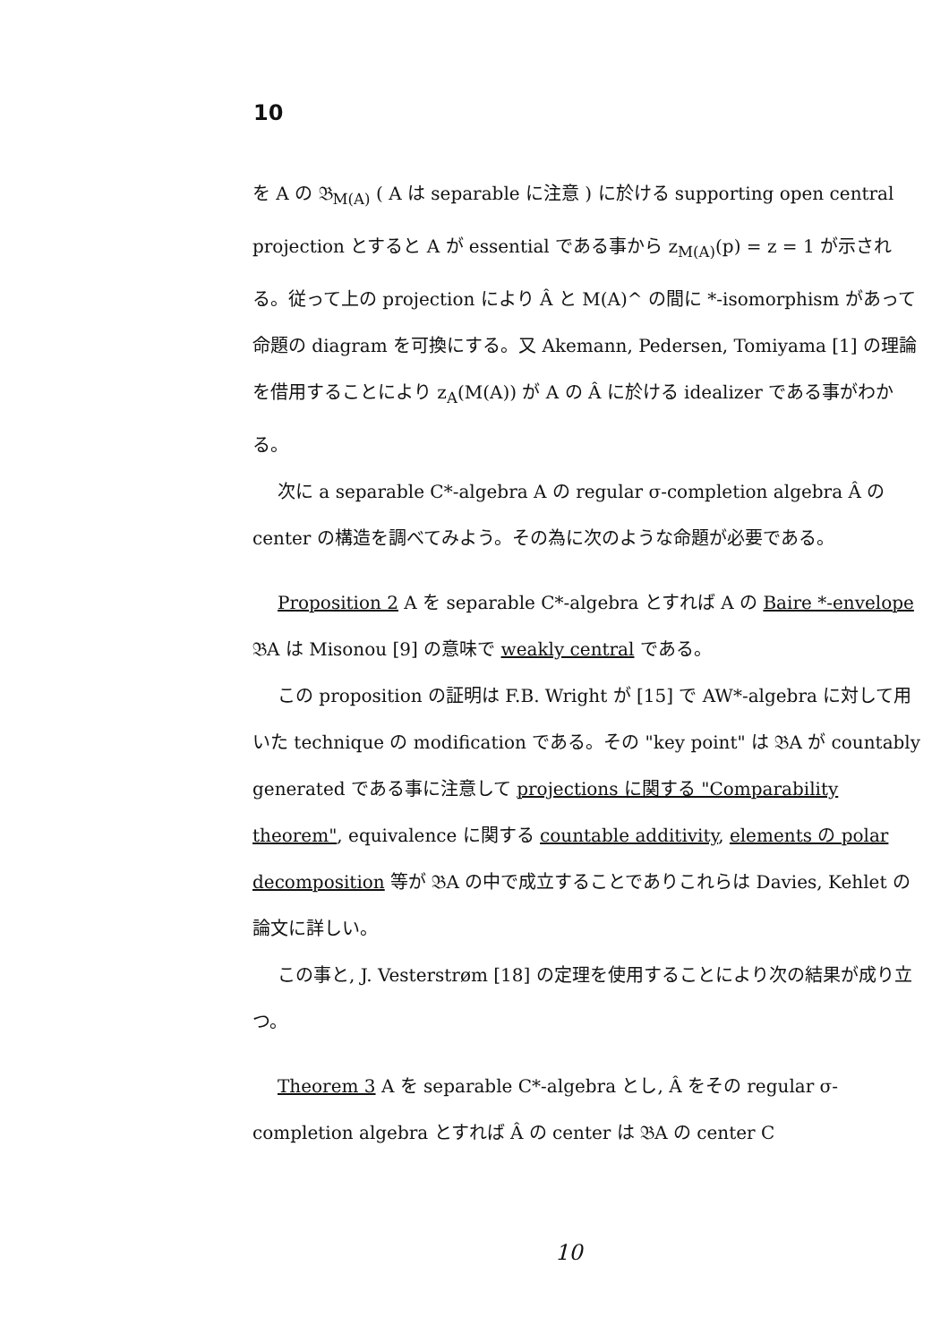10
を A の 𝔅<sub>M(A)</sub> ( A は separable に注意 ) に於ける supporting open central projection とすると A が essential である事から z<sub>M(A)</sub>(p) = z = 1 が示される。従って上の projection により Â と M(A)^ の間に *-isomorphism があって命題の diagram を可換にする。又 Akemann, Pedersen, Tomiyama [1] の理論を借用することにより z<sub>A</sub>(M(A)) が A の Â に於ける idealizer である事がわかる。
次に a separable C*-algebra A の regular σ-completion algebra Â の center の構造を調べてみよう。その為に次のような命題が必要である。
Proposition 2 A を separable C*-algebra とすれば A の Baire *-envelope 𝔅A は Misonou [9] の意味で weakly central である。
この proposition の証明は F.B. Wright が [15] で AW*-algebra に対して用いた technique の modification である。その "key point" は 𝔅A が countably generated である事に注意して projections に関する "Comparability theorem", equivalence に関する countable additivity, elements の polar decomposition 等が 𝔅A の中で成立することでありこれらは Davies, Kehlet の論文に詳しい。
この事と, J. Vesterstrøm [18] の定理を使用することにより次の結果が成り立つ。
Theorem 3 A を separable C*-algebra とし, Â をその regular σ-completion algebra とすれば Â の center は 𝔅A の center C
10